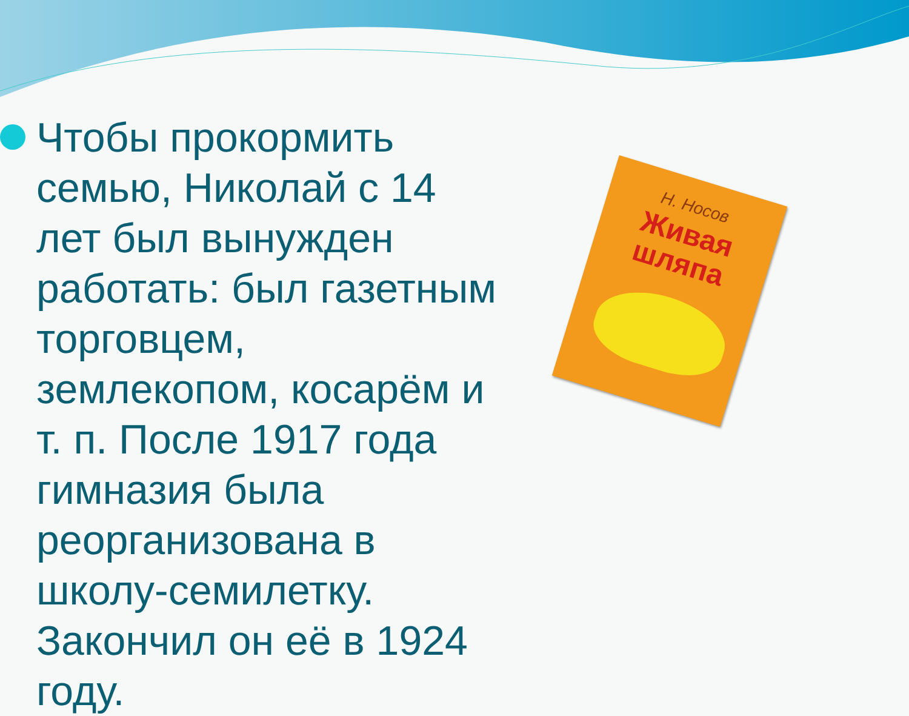Чтобы прокормить семью, Николай с 14 лет был вынужден работать: был газетным торговцем, землекопом, косарём и т. п. После 1917 года гимназия была реорганизована в школу-семилетку. Закончил он её в 1924 году.
Н. Носов
Живая
шляпа